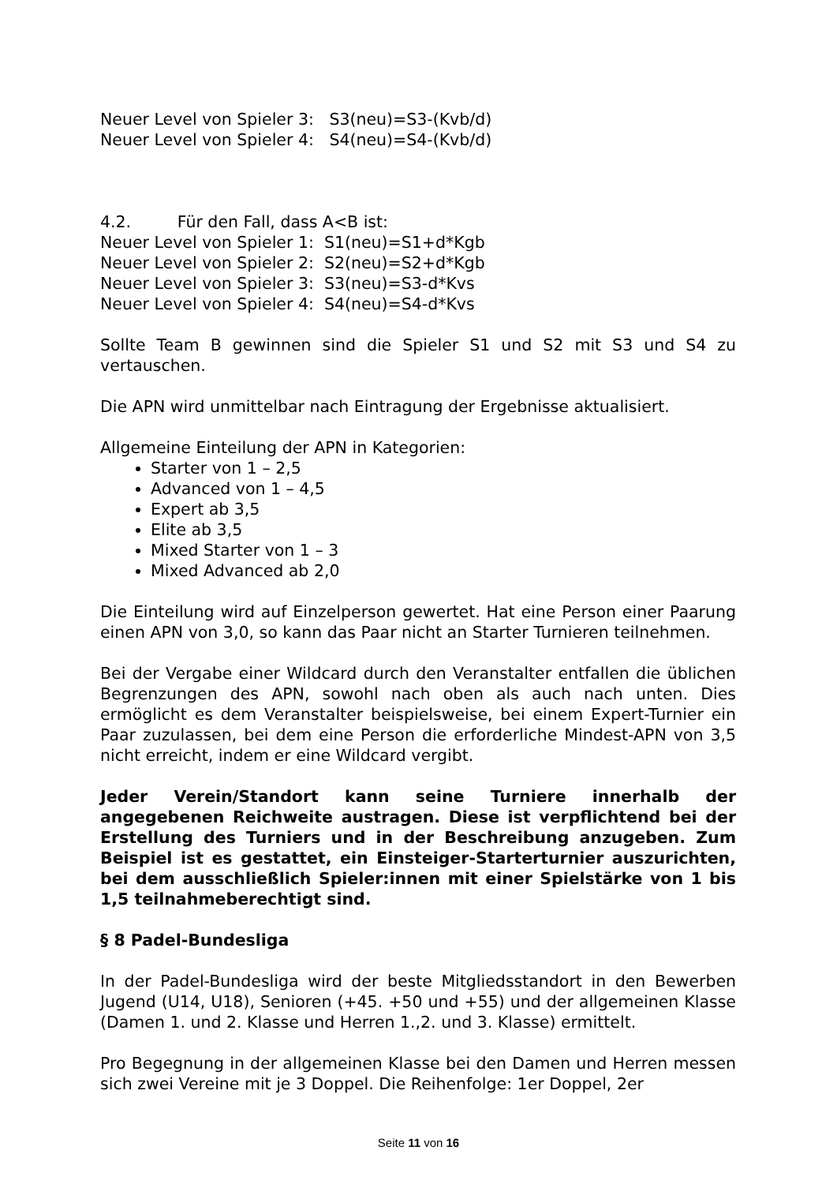Neuer Level von Spieler 3: S3(neu)=S3-(Kvb/d)
Neuer Level von Spieler 4: S4(neu)=S4-(Kvb/d)
4.2. Für den Fall, dass A<B ist:
Neuer Level von Spieler 1: S1(neu)=S1+d*Kgb
Neuer Level von Spieler 2: S2(neu)=S2+d*Kgb
Neuer Level von Spieler 3: S3(neu)=S3-d*Kvs
Neuer Level von Spieler 4: S4(neu)=S4-d*Kvs
Sollte Team B gewinnen sind die Spieler S1 und S2 mit S3 und S4 zu vertauschen.
Die APN wird unmittelbar nach Eintragung der Ergebnisse aktualisiert.
Allgemeine Einteilung der APN in Kategorien:
Starter von 1 – 2,5
Advanced von 1 – 4,5
Expert ab 3,5
Elite ab 3,5
Mixed Starter von 1 – 3
Mixed Advanced ab 2,0
Die Einteilung wird auf Einzelperson gewertet. Hat eine Person einer Paarung einen APN von 3,0, so kann das Paar nicht an Starter Turnieren teilnehmen.
Bei der Vergabe einer Wildcard durch den Veranstalter entfallen die üblichen Begrenzungen des APN, sowohl nach oben als auch nach unten. Dies ermöglicht es dem Veranstalter beispielsweise, bei einem Expert-Turnier ein Paar zuzulassen, bei dem eine Person die erforderliche Mindest-APN von 3,5 nicht erreicht, indem er eine Wildcard vergibt.
Jeder Verein/Standort kann seine Turniere innerhalb der angegebenen Reichweite austragen. Diese ist verpflichtend bei der Erstellung des Turniers und in der Beschreibung anzugeben. Zum Beispiel ist es gestattet, ein Einsteiger-Starterturnier auszurichten, bei dem ausschließlich Spieler:innen mit einer Spielstärke von 1 bis 1,5 teilnahmeberechtigt sind.
§ 8 Padel-Bundesliga
In der Padel-Bundesliga wird der beste Mitgliedsstandort in den Bewerben Jugend (U14, U18), Senioren (+45. +50 und +55) und der allgemeinen Klasse (Damen 1. und 2. Klasse und Herren 1.,2. und 3. Klasse) ermittelt.
Pro Begegnung in der allgemeinen Klasse bei den Damen und Herren messen sich zwei Vereine mit je 3 Doppel. Die Reihenfolge: 1er Doppel, 2er
Seite 11 von 16